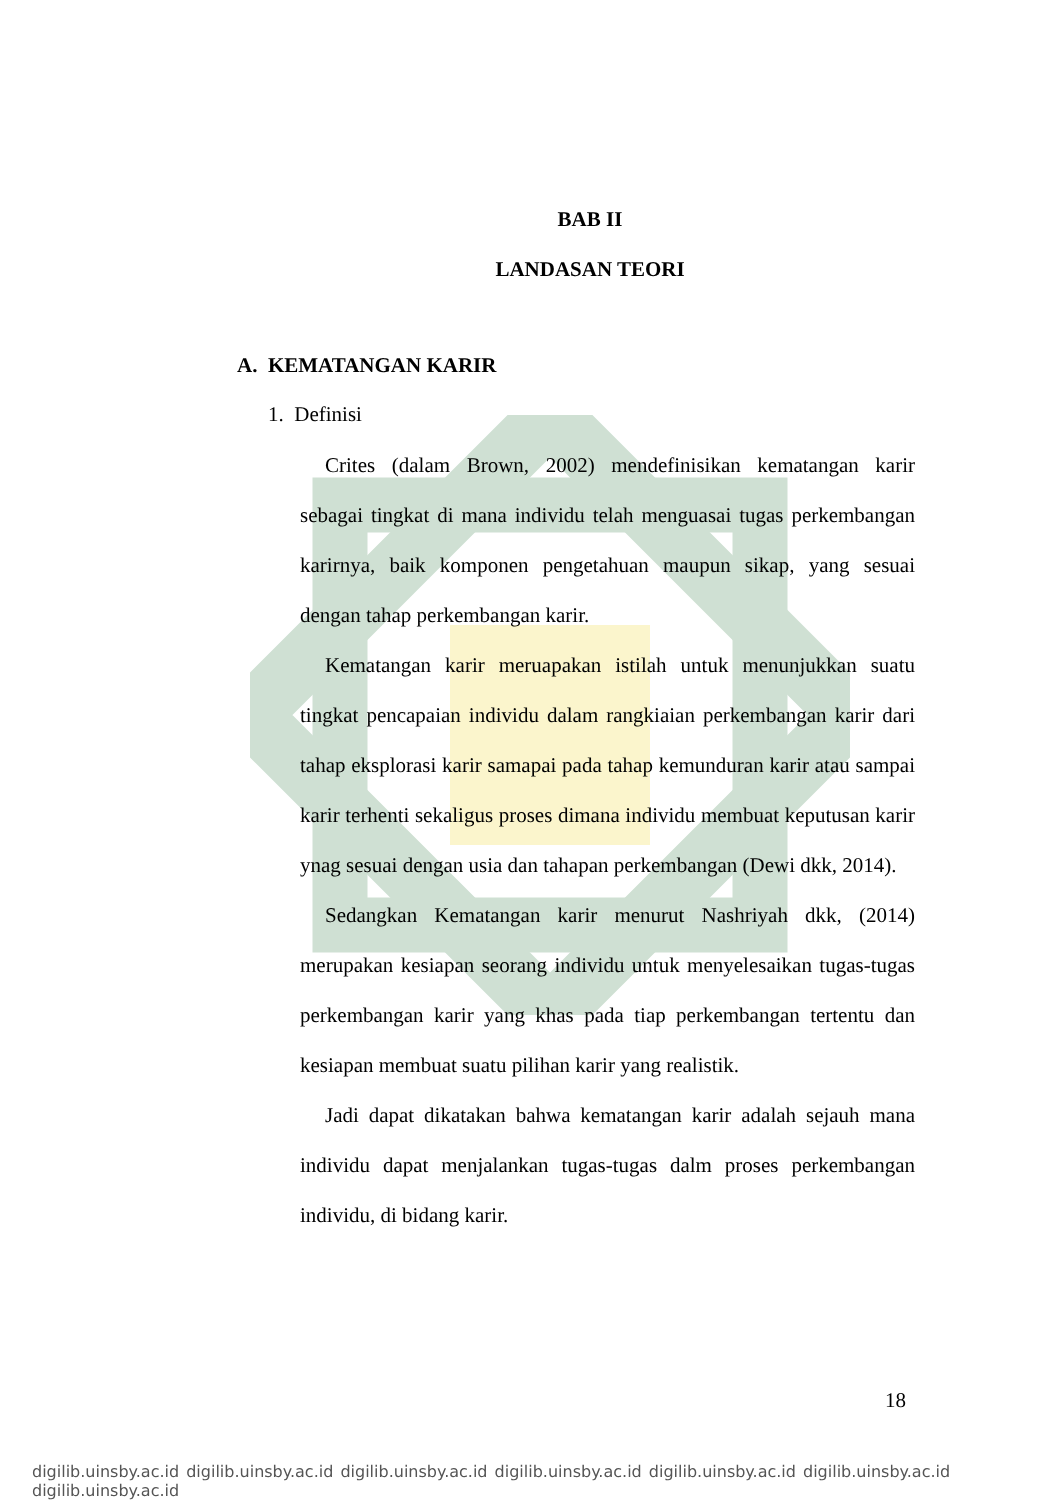BAB II
LANDASAN TEORI
A. KEMATANGAN KARIR
1. Definisi
Crites (dalam Brown, 2002) mendefinisikan kematangan karir sebagai tingkat di mana individu telah menguasai tugas perkembangan karirnya, baik komponen pengetahuan maupun sikap, yang sesuai dengan tahap perkembangan karir.
Kematangan karir meruapakan istilah untuk menunjukkan suatu tingkat pencapaian individu dalam rangkiaian perkembangan karir dari tahap eksplorasi karir samapai pada tahap kemunduran karir atau sampai karir terhenti sekaligus proses dimana individu membuat keputusan karir ynag sesuai dengan usia dan tahapan perkembangan (Dewi dkk, 2014).
Sedangkan Kematangan karir menurut Nashriyah dkk, (2014) merupakan kesiapan seorang individu untuk menyelesaikan tugas-tugas perkembangan karir yang khas pada tiap perkembangan tertentu dan kesiapan membuat suatu pilihan karir yang realistik.
Jadi dapat dikatakan bahwa kematangan karir adalah sejauh mana individu dapat menjalankan tugas-tugas dalm proses perkembangan individu, di bidang karir.
18
digilib.uinsby.ac.id digilib.uinsby.ac.id digilib.uinsby.ac.id digilib.uinsby.ac.id digilib.uinsby.ac.id digilib.uinsby.ac.id digilib.uinsby.ac.id